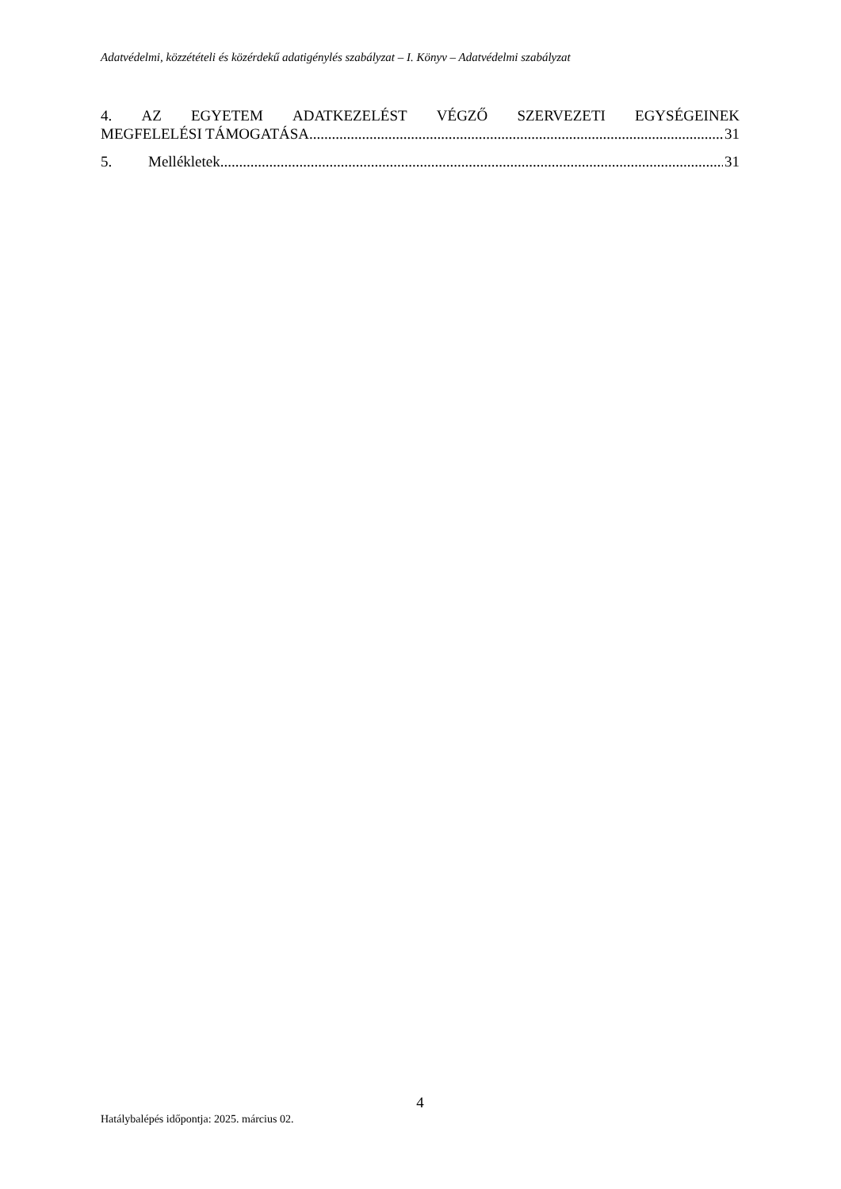Adatvédelmi, közzétételi és közérdekű adatigénylés szabályzat – I. Könyv – Adatvédelmi szabályzat
4. AZ EGYETEM ADATKEZELÉST VÉGZŐ SZERVEZETI EGYSÉGEINEK
MEGFELELÉSI TÁMOGATÁSA 31
5. Mellékletek 31
4
Hatálybalépés időpontja: 2025. március 02.